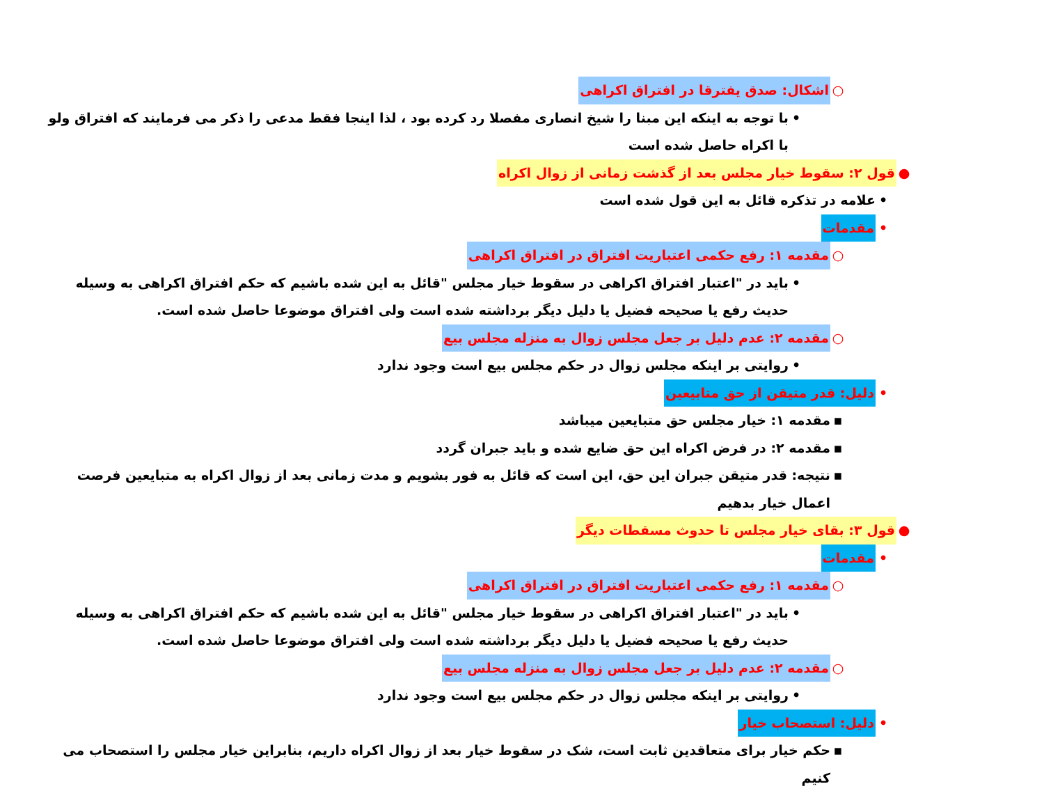○ اشکال: صدق یفترقا در افتراق اکراهی
• با توجه به اینکه این مبنا را شیخ انصاری مفصلا رد کرده بود ، لذا اینجا فقط مدعی را ذکر می فرمایند که افتراق ولو با اکراه حاصل شده است
● قول ۲: سقوط خیار مجلس بعد از گذشت زمانی از زوال اکراه
• علامه در تذکره قائل به این قول شده است
• مقدمات
○ مقدمه ۱: رفع حکمی اعتباریت افتراق در افتراق اکراهی
• باید در "اعتبار افتراق اکراهی در سقوط خیار مجلس "قائل به این شده باشیم که حکم افتراق اکراهی به وسیله حدیث رفع یا صحیحه فضیل یا دلیل دیگر برداشته شده است ولی افتراق موضوعا حاصل شده است.
○ مقدمه ۲: عدم دلیل بر جعل مجلس زوال به منزله مجلس بیع
• روایتی بر اینکه مجلس زوال در حکم مجلس بیع است وجود ندارد
• دلیل: قدر متیقن از حق متابیعین
▪ مقدمه ۱: خیار مجلس حق متبایعین میباشد
▪ مقدمه ۲: در فرض اکراه این حق ضایع شده و باید جبران گردد
▪ نتیجه: قدر متیقن جبران این حق، این است که قائل به فور بشویم و مدت زمانی بعد از زوال اکراه به متبایعین فرصت اعمال خیار بدهیم
● قول ۳: بقای خیار مجلس تا حدوث مسقطات دیگر
• مقدمات
○ مقدمه ۱: رفع حکمی اعتباریت افتراق در افتراق اکراهی
• باید در "اعتبار افتراق اکراهی در سقوط خیار مجلس "قائل به این شده باشیم که حکم افتراق اکراهی به وسیله حدیث رفع یا صحیحه فضیل یا دلیل دیگر برداشته شده است ولی افتراق موضوعا حاصل شده است.
○ مقدمه ۲: عدم دلیل بر جعل مجلس زوال به منزله مجلس بیع
• روایتی بر اینکه مجلس زوال در حکم مجلس بیع است وجود ندارد
• دلیل: استصحاب خیار
▪ حکم خیار برای متعاقدین ثابت است، شک در سقوط خیار بعد از زوال اکراه داریم، بنابراین خیار مجلس را استصحاب می کنیم